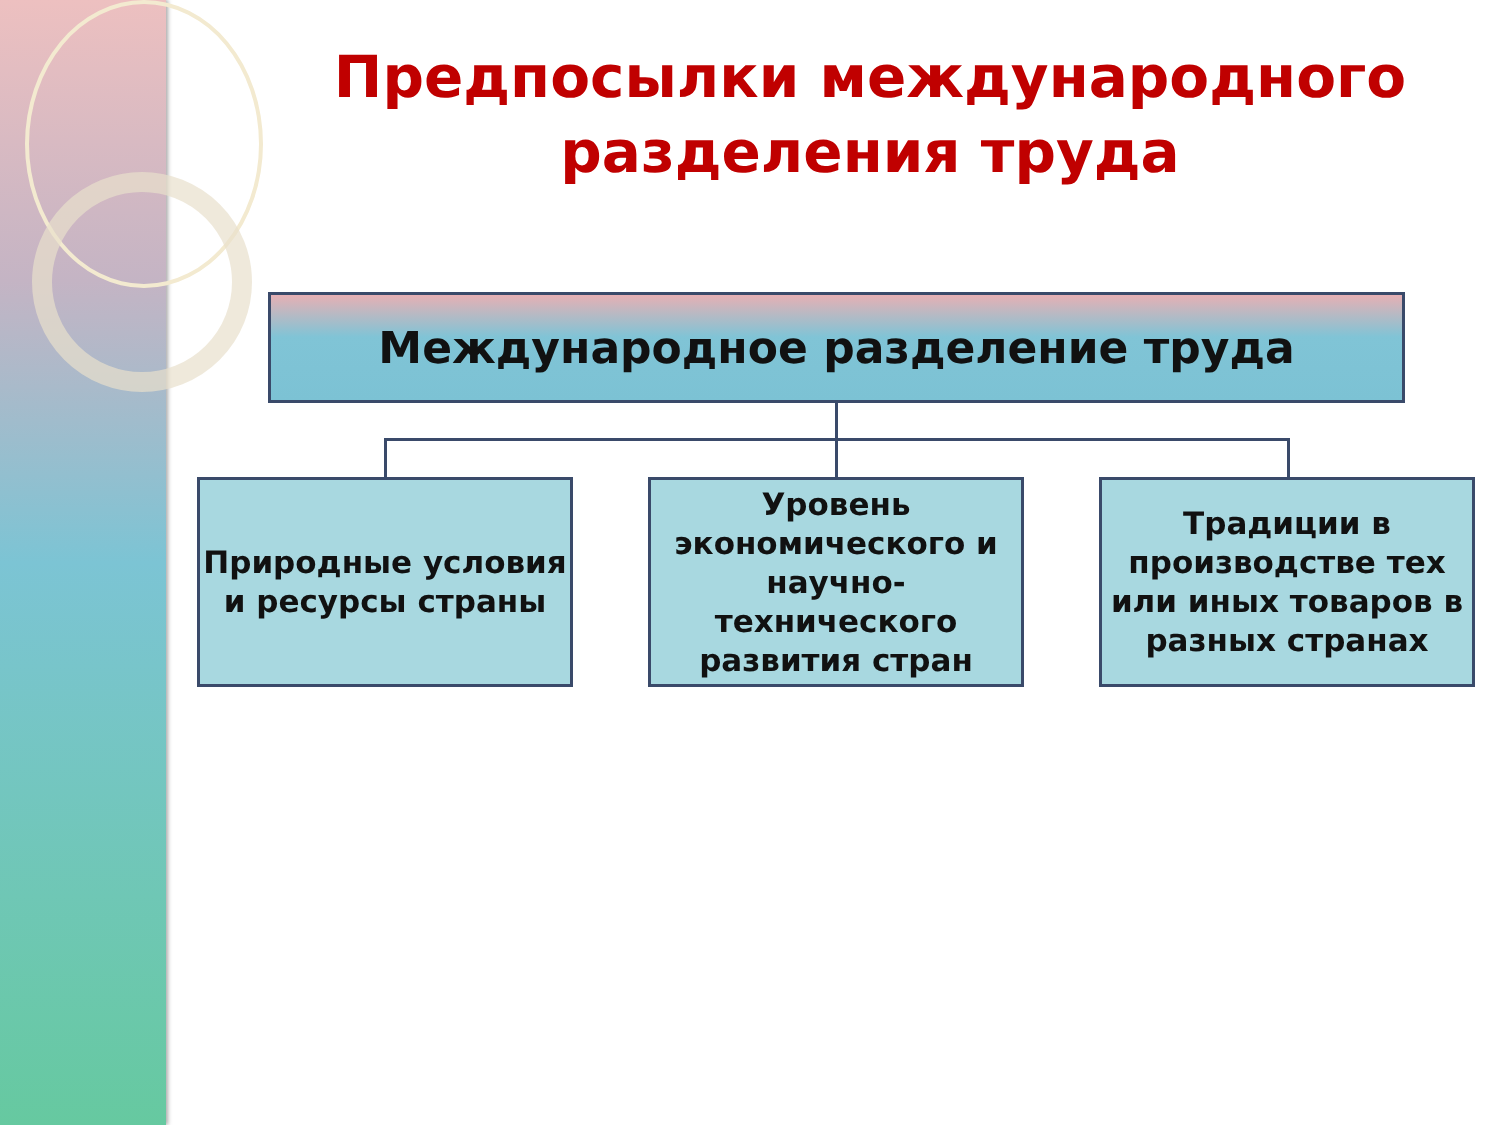Предпосылки международного разделения труда
Международное разделение труда
Природные условия и ресурсы страны
Уровень экономического и научно-технического развития стран
Традиции в производстве тех или иных товаров в разных странах